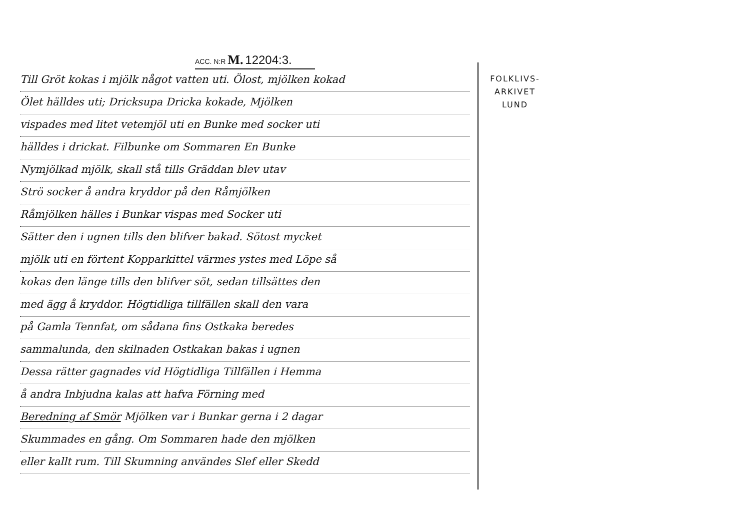ACC. N:R M. 12204:3.
Till Gröt kokas i mjölk något vatten uti. Ölost, mjölken kokad
Ölet hälldes uti; Dricksupa Dricka kokade, Mjölken
vispades med litet vetemjöl uti en Bunke med socker uti
hälldes i drickat. Filbunke om Sommaren En Bunke
Nymjölkad mjölk, skall stå tills Gräddan blev utav
Strö socker å andra kryddor på den Råmjölken
Råmjölken hälles i Bunkar vispas med Socker uti
Sätter den i ugnen tills den blifver bakad. Sötost mycket
mjölk uti en förtent Kopparkittel värmes ystes med Löpe så
kokas den länge tills den blifver söt, sedan tillsättes den
med ägg å kryddor. Högtidliga tillfällen skall den vara
på Gamla Tennfat, om sådana fins Ostkaka beredes
sammalunda, den skilnaden Ostkakan bakas i ugnen
Dessa rätter gagnades vid Högtidliga Tillfällen i Hemma
å andra Inbjudna kalas att hafva Förning med
Beredning af Smör Mjölken var i Bunkar gerna i 2 dagar
Skummades en gång. Om Sommaren hade den mjölken
eller kallt rum. Till Skumning användes Slef eller Skedd
FOLKLIVS-
ARKIVET
LUND